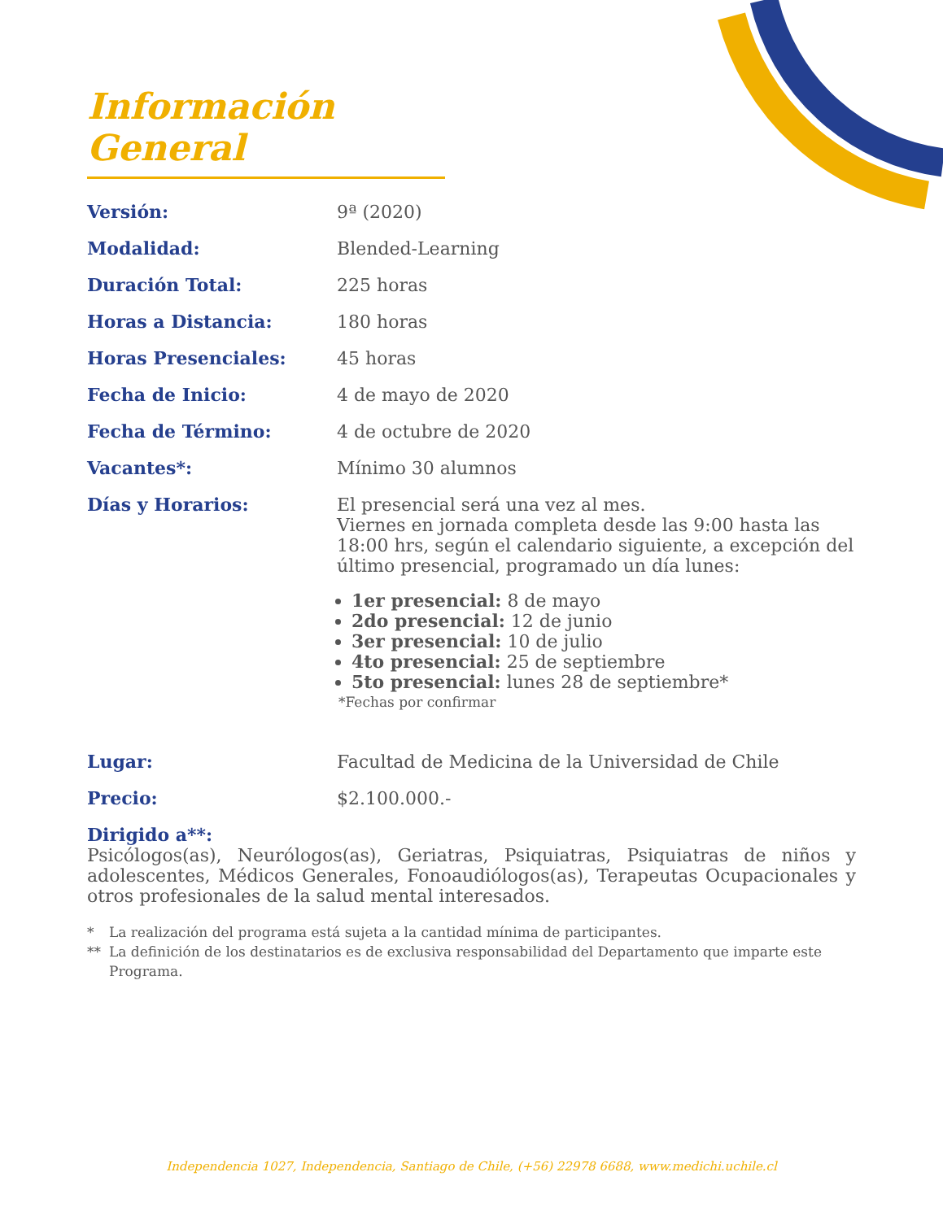Información General
Versión: 9ª (2020)
Modalidad: Blended-Learning
Duración Total: 225 horas
Horas a Distancia: 180 horas
Horas Presenciales: 45 horas
Fecha de Inicio: 4 de mayo de 2020
Fecha de Término: 4 de octubre de 2020
Vacantes*: Mínimo 30 alumnos
Días y Horarios: El presencial será una vez al mes.
Viernes en jornada completa desde las 9:00 hasta las 18:00 hrs, según el calendario siguiente, a excepción del último presencial, programado un día lunes:
1er presencial: 8 de mayo
2do presencial: 12 de junio
3er presencial: 10 de julio
4to presencial: 25 de septiembre
5to presencial: lunes 28 de septiembre*
*Fechas por confirmar
Lugar: Facultad de Medicina de la Universidad de Chile
Precio: $2.100.000.-
Dirigido a**:
Psicólogos(as), Neurólogos(as), Geriatras, Psiquiatras, Psiquiatras de niños y adolescentes, Médicos Generales, Fonoaudiólogos(as), Terapeutas Ocupacionales y otros profesionales de la salud mental interesados.
* La realización del programa está sujeta a la cantidad mínima de participantes.
** La definición de los destinatarios es de exclusiva responsabilidad del Departamento que imparte este Programa.
Independencia 1027, Independencia, Santiago de Chile, (+56) 22978 6688, www.medichi.uchile.cl